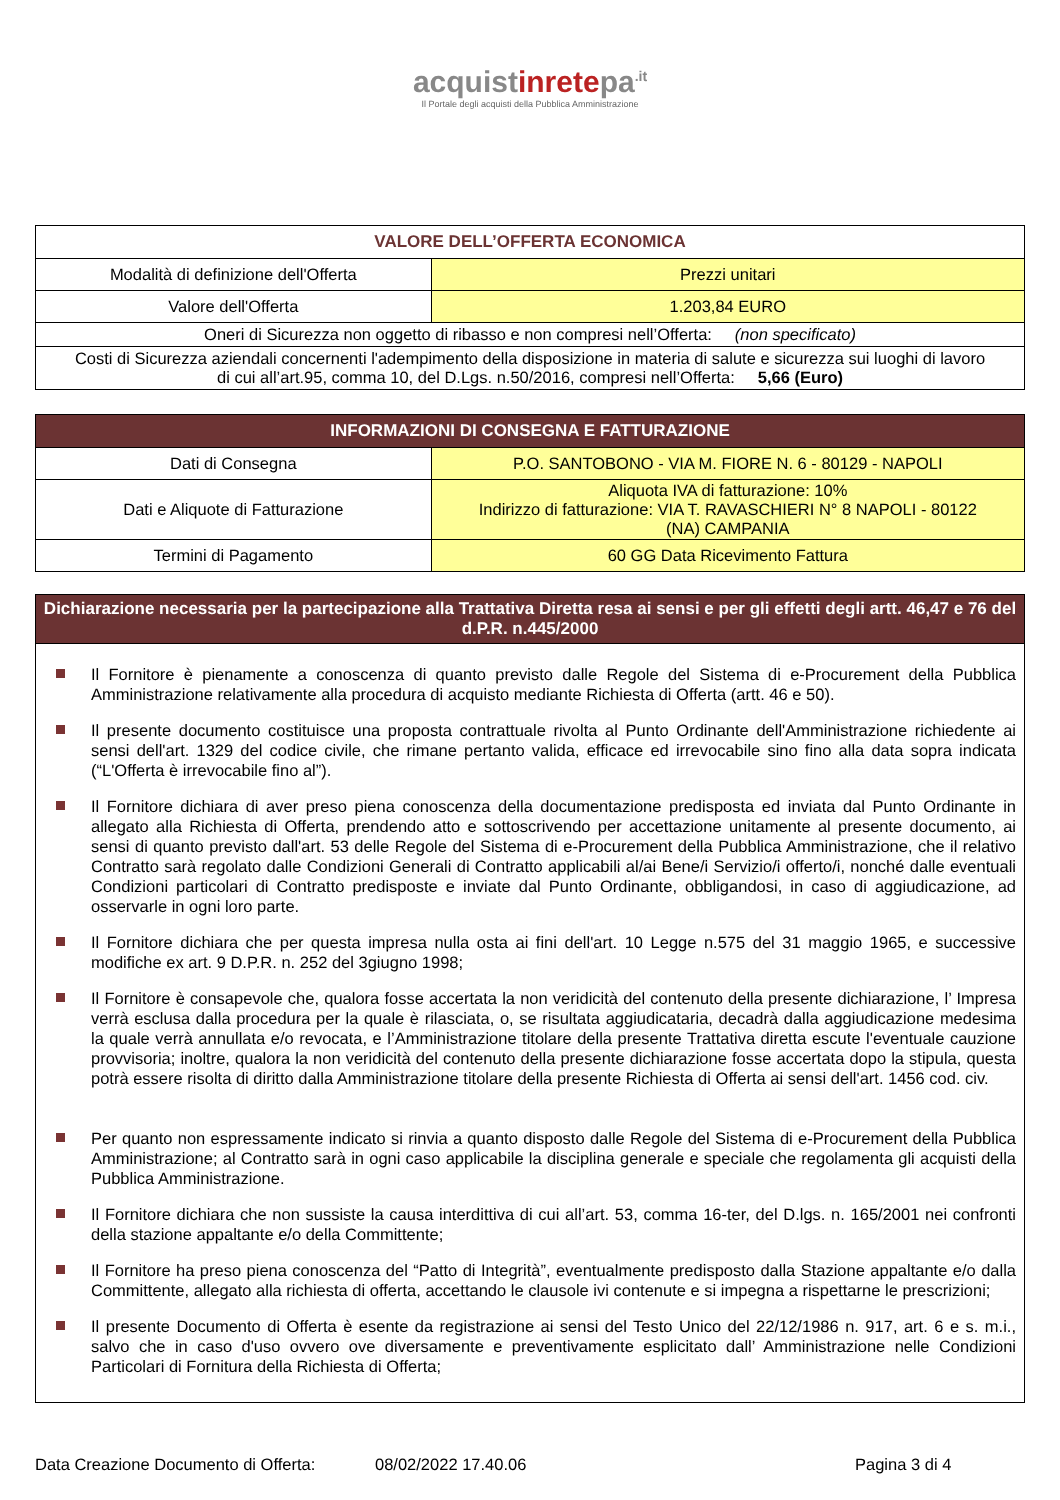acquistinretepa<sup>.it</sup>
Il Portale degli acquisti della Pubblica Amministrazione
| VALORE DELL’OFFERTA ECONOMICA | |
| --- | --- |
| Modalità di definizione dell'Offerta | Prezzi unitari |
| Valore dell'Offerta | 1.203,84 EURO |
| Oneri di Sicurezza non oggetto di ribasso e non compresi nell’Offerta: (non specificato) | |
| Costi di Sicurezza aziendali concernenti l'adempimento della disposizione in materia di salute e sicurezza sui luoghi di lavoro di cui all’art.95, comma 10, del D.Lgs. n.50/2016, compresi nell’Offerta: 5,66 (Euro) | |
| INFORMAZIONI DI CONSEGNA E FATTURAZIONE | |
| --- | --- |
| Dati di Consegna | P.O. SANTOBONO - VIA M. FIORE N. 6 - 80129 - NAPOLI |
| Dati e Aliquote di Fatturazione | Aliquota IVA di fatturazione: 10% Indirizzo di fatturazione: VIA T. RAVASCHIERI N° 8 NAPOLI - 80122 (NA) CAMPANIA |
| Termini di Pagamento | 60 GG Data Ricevimento Fattura |
| Dichiarazione necessaria per la partecipazione alla Trattativa Diretta resa ai sensi e per gli effetti degli artt. 46,47 e 76 del d.P.R. n.445/2000 |
| --- |
Il Fornitore è pienamente a conoscenza di quanto previsto dalle Regole del Sistema di e-Procurement della Pubblica Amministrazione relativamente alla procedura di acquisto mediante Richiesta di Offerta (artt. 46 e 50).
Il presente documento costituisce una proposta contrattuale rivolta al Punto Ordinante dell'Amministrazione richiedente ai sensi dell'art. 1329 del codice civile, che rimane pertanto valida, efficace ed irrevocabile sino fino alla data sopra indicata (“L'Offerta è irrevocabile fino al”).
Il Fornitore dichiara di aver preso piena conoscenza della documentazione predisposta ed inviata dal Punto Ordinante in allegato alla Richiesta di Offerta, prendendo atto e sottoscrivendo per accettazione unitamente al presente documento, ai sensi di quanto previsto dall'art. 53 delle Regole del Sistema di e-Procurement della Pubblica Amministrazione, che il relativo Contratto sarà regolato dalle Condizioni Generali di Contratto applicabili al/ai Bene/i Servizio/i offerto/i, nonché dalle eventuali Condizioni particolari di Contratto predisposte e inviate dal Punto Ordinante, obbligandosi, in caso di aggiudicazione, ad osservarle in ogni loro parte.
Il Fornitore dichiara che per questa impresa nulla osta ai fini dell'art. 10 Legge n.575 del 31 maggio 1965, e successive modifiche ex art. 9 D.P.R. n. 252 del 3giugno 1998;
Il Fornitore è consapevole che, qualora fosse accertata la non veridicità del contenuto della presente dichiarazione, l’ Impresa verrà esclusa dalla procedura per la quale è rilasciata, o, se risultata aggiudicataria, decadrà dalla aggiudicazione medesima la quale verrà annullata e/o revocata, e l’Amministrazione titolare della presente Trattativa diretta escute l'eventuale cauzione provvisoria; inoltre, qualora la non veridicità del contenuto della presente dichiarazione fosse accertata dopo la stipula, questa potrà essere risolta di diritto dalla Amministrazione titolare della presente Richiesta di Offerta ai sensi dell'art. 1456 cod. civ.
Per quanto non espressamente indicato si rinvia a quanto disposto dalle Regole del Sistema di e-Procurement della Pubblica Amministrazione; al Contratto sarà in ogni caso applicabile la disciplina generale e speciale che regolamenta gli acquisti della Pubblica Amministrazione.
Il Fornitore dichiara che non sussiste la causa interdittiva di cui all’art. 53, comma 16-ter, del D.lgs. n. 165/2001 nei confronti della stazione appaltante e/o della Committente;
Il Fornitore ha preso piena conoscenza del “Patto di Integrità”, eventualmente predisposto dalla Stazione appaltante e/o dalla Committente, allegato alla richiesta di offerta, accettando le clausole ivi contenute e si impegna a rispettarne le prescrizioni;
Il presente Documento di Offerta è esente da registrazione ai sensi del Testo Unico del 22/12/1986 n. 917, art. 6 e s. m.i., salvo che in caso d'uso ovvero ove diversamente e preventivamente esplicitato dall’ Amministrazione nelle Condizioni Particolari di Fornitura della Richiesta di Offerta;
Data Creazione Documento di Offerta: 08/02/2022 17.40.06 Pagina 3 di 4